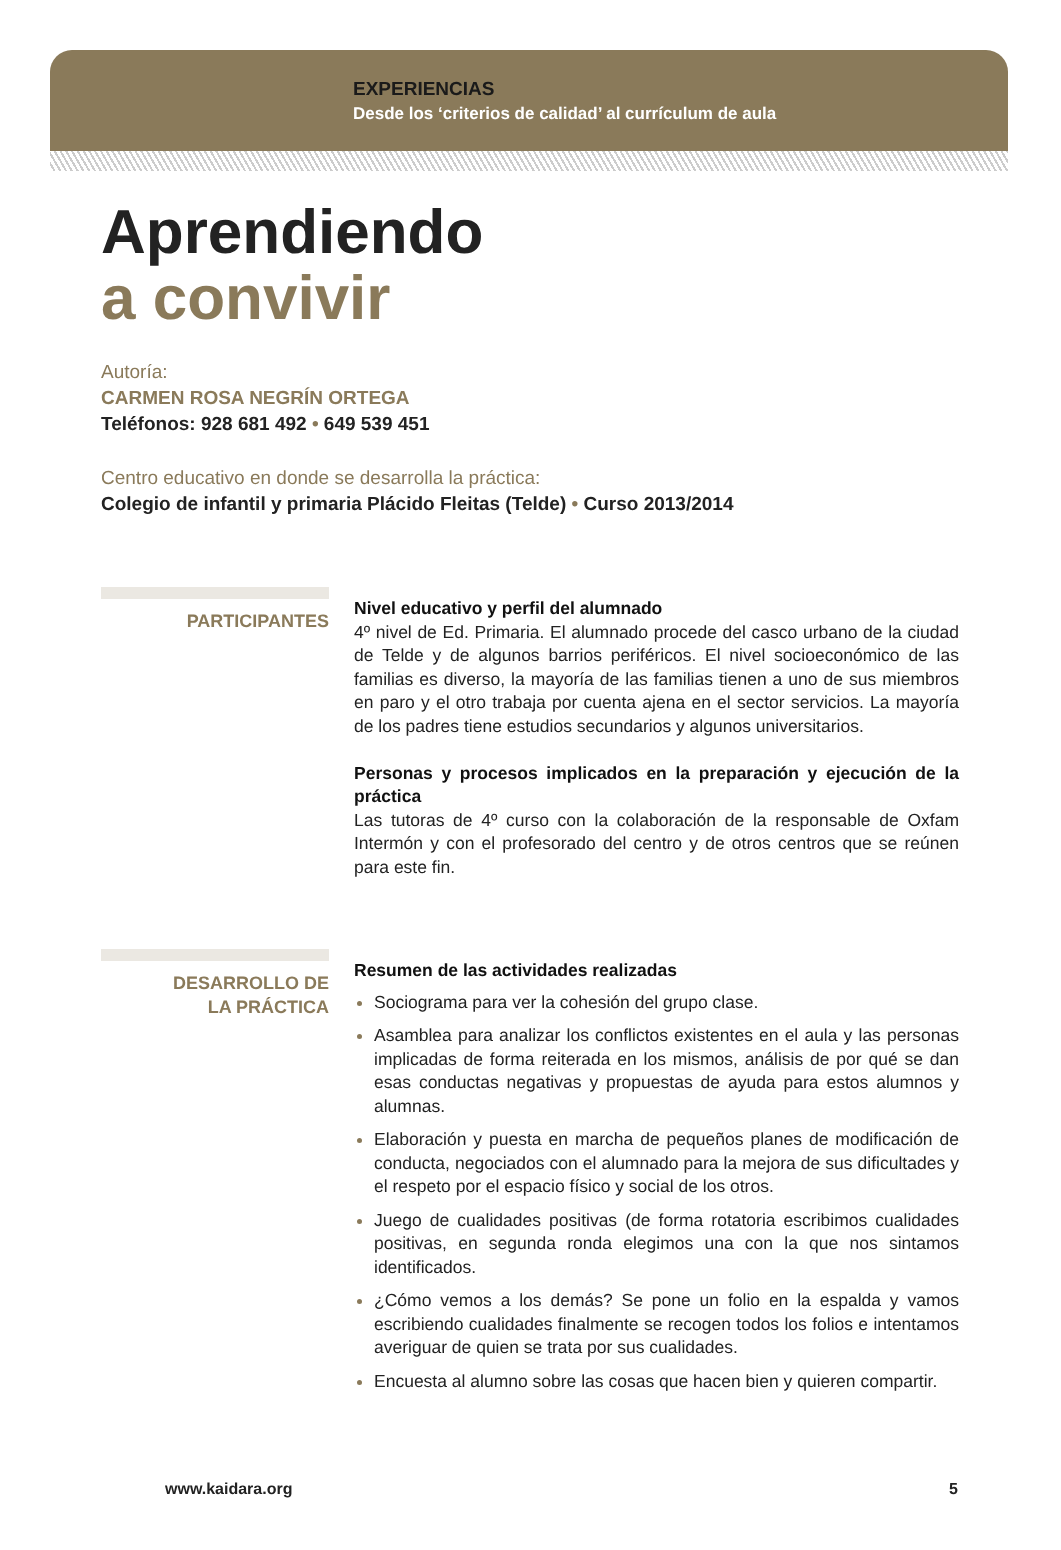EXPERIENCIAS
Desde los ‘criterios de calidad’ al currículum de aula
Aprendiendo
a convivir
Autoría:
CARMEN ROSA NEGRÍN ORTEGA
Teléfonos: 928 681 492 • 649 539 451
Centro educativo en donde se desarrolla la práctica:
Colegio de infantil y primaria Plácido Fleitas (Telde) • Curso 2013/2014
PARTICIPANTES
Nivel educativo y perfil del alumnado
4º nivel de Ed. Primaria. El alumnado procede del casco urbano de la ciudad de Telde y de algunos barrios periféricos. El nivel socioeconómico de las familias es diverso, la mayoría de las familias tienen a uno de sus miembros en paro y el otro trabaja por cuenta ajena en el sector servicios. La mayoría de los padres tiene estudios secundarios y algunos universitarios.
Personas y procesos implicados en la preparación y ejecución de la práctica
Las tutoras de 4º curso con la colaboración de la responsable de Oxfam Intermón y con el profesorado del centro y de otros centros que se reúnen para este fin.
DESARROLLO DE
LA PRÁCTICA
Resumen de las actividades realizadas
Sociograma para ver la cohesión del grupo clase.
Asamblea para analizar los conflictos existentes en el aula y las personas implicadas de forma reiterada en los mismos, análisis de por qué se dan esas conductas negativas y propuestas de ayuda para estos alumnos y alumnas.
Elaboración y puesta en marcha de pequeños planes de modificación de conducta, negociados con el alumnado para la mejora de sus dificultades y el respeto por el espacio físico y social de los otros.
Juego de cualidades positivas (de forma rotatoria escribimos cualidades positivas, en segunda ronda elegimos una con la que nos sintamos identificados.
¿Cómo vemos a los demás? Se pone un folio en la espalda y vamos escribiendo cualidades finalmente se recogen todos los folios e intentamos averiguar de quien se trata por sus cualidades.
Encuesta al alumno sobre las cosas que hacen bien y quieren compartir.
www.kaidara.org 5